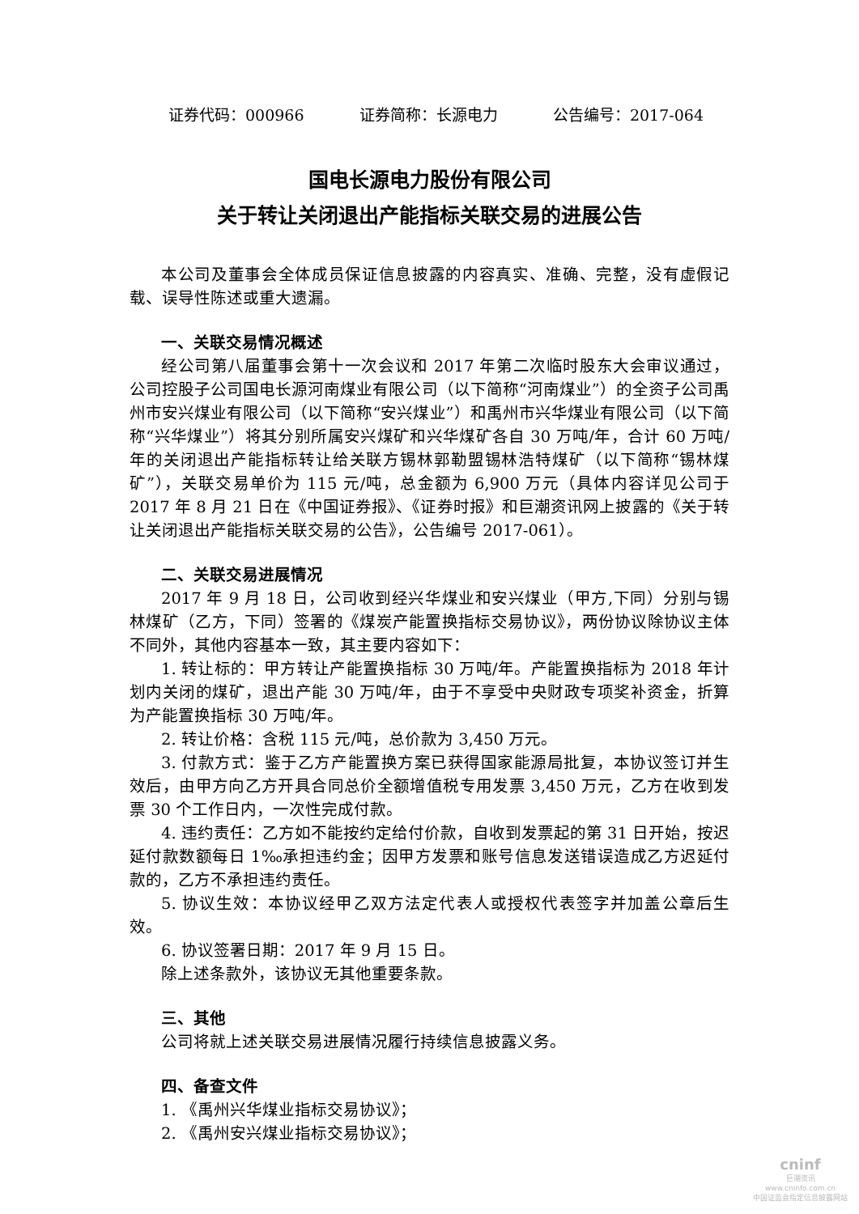证券代码：000966 证券简称：长源电力 公告编号：2017-064
国电长源电力股份有限公司
关于转让关闭退出产能指标关联交易的进展公告
本公司及董事会全体成员保证信息披露的内容真实、准确、完整，没有虚假记载、误导性陈述或重大遗漏。
一、关联交易情况概述
经公司第八届董事会第十一次会议和 2017 年第二次临时股东大会审议通过，公司控股子公司国电长源河南煤业有限公司（以下简称“河南煤业”）的全资子公司禹州市安兴煤业有限公司（以下简称“安兴煤业”）和禹州市兴华煤业有限公司（以下简称“兴华煤业”）将其分别所属安兴煤矿和兴华煤矿各自 30 万吨/年，合计 60 万吨/年的关闭退出产能指标转让给关联方锡林郭勒盟锡林浩特煤矿（以下简称“锡林煤矿”），关联交易单价为 115 元/吨，总金额为 6,900 万元（具体内容详见公司于 2017 年 8 月 21 日在《中国证券报》、《证券时报》和巨潮资讯网上披露的《关于转让关闭退出产能指标关联交易的公告》，公告编号 2017-061）。
二、关联交易进展情况
2017 年 9 月 18 日，公司收到经兴华煤业和安兴煤业（甲方,下同）分别与锡林煤矿（乙方，下同）签署的《煤炭产能置换指标交易协议》，两份协议除协议主体不同外，其他内容基本一致，其主要内容如下：
1. 转让标的：甲方转让产能置换指标 30 万吨/年。产能置换指标为 2018 年计划内关闭的煤矿，退出产能 30 万吨/年，由于不享受中央财政专项奖补资金，折算为产能置换指标 30 万吨/年。
2. 转让价格：含税 115 元/吨，总价款为 3,450 万元。
3. 付款方式：鉴于乙方产能置换方案已获得国家能源局批复，本协议签订并生效后，由甲方向乙方开具合同总价全额增值税专用发票 3,450 万元，乙方在收到发票 30 个工作日内，一次性完成付款。
4. 违约责任：乙方如不能按约定给付价款，自收到发票起的第 31 日开始，按迟延付款数额每日 1‰承担违约金；因甲方发票和账号信息发送错误造成乙方迟延付款的，乙方不承担违约责任。
5. 协议生效：本协议经甲乙双方法定代表人或授权代表签字并加盖公章后生效。
6. 协议签署日期：2017 年 9 月 15 日。
除上述条款外，该协议无其他重要条款。
三、其他
公司将就上述关联交易进展情况履行持续信息披露义务。
四、备查文件
1. 《禹州兴华煤业指标交易协议》；
2. 《禹州安兴煤业指标交易协议》；
cninf
巨潮资讯
www.cninfo.com.cn
中国证监会指定信息披露网站